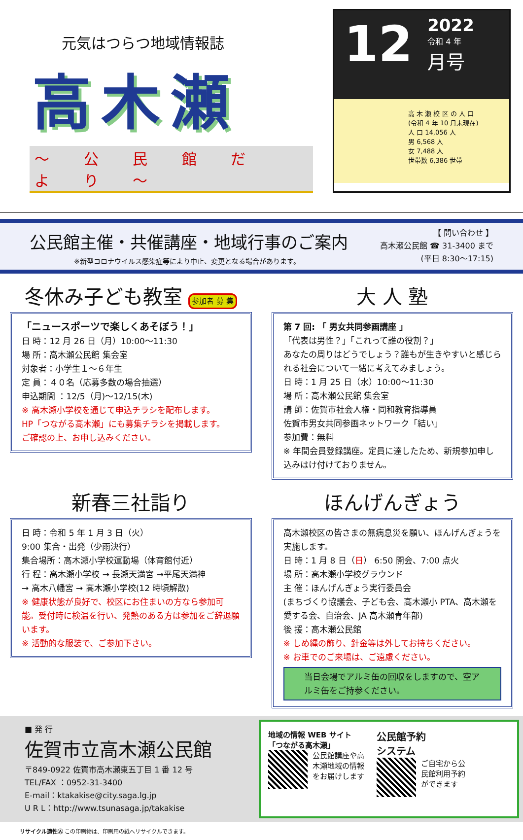元気はつらつ地域情報誌
高木瀬
〜 公 民 館 だ よ り 〜
12
2022
令和 4 年
月号
高 木 瀬 校 区 の 人 口
(令和 4 年 10 月末現在)
人 口 14,056 人
男 6,568 人
女 7,488 人
世帯数 6,386 世帯
公民館主催・共催講座・地域行事のご案内
※新型コロナウイルス感染症等により中止、変更となる場合があります。
【 問い合わせ 】
高木瀬公民館 ☎ 31-3400 まで
(平日 8:30〜17:15)
冬休み子ども教室 参加者 募 集
「ニュースポーツで楽しくあそぼう！」
日 時：12 月 26 日（月）10:00〜11:30
場 所：高木瀬公民館 集会室
対象者：小学生１〜６年生
定 員：４０名（応募多数の場合抽選）
申込期間 ：12/5（月)〜12/15(木)
※ 高木瀬小学校を通じて申込チラシを配布します。
HP「つながる高木瀬」にも募集チラシを掲載します。
ご確認の上、お申し込みください。
大 人 塾
第 7 回: 「 男女共同参画講座 」
「代表は男性？」「これって誰の役割？」
あなたの周りはどうでしょう？誰もが生きやすいと感じられる社会について一緒に考えてみましょう。
日 時：1 月 25 日（水）10:00〜11:30
場 所：高木瀬公民館 集会室
講 師：佐賀市社会人権・同和教育指導員
佐賀市男女共同参画ネットワーク「結い」
参加費：無料
※ 年間会員登録講座。定員に達したため、新規参加申し込みはけ付けておりません。
新春三社詣り
日 時：令和 5 年 1 月 3 日（火）
9:00 集合・出発（少雨決行）
集合場所：高木瀬小学校運動場（体育館付近）
行 程：高木瀬小学校 → 長瀬天満宮 →平尾天満神
→ 高木八幡宮 → 高木瀬小学校(12 時頃解散)
※ 健康状態が良好で、校区にお住まいの方なら参加可能。受付時に検温を行い、発熱のある方は参加をご辞退願います。
※ 活動的な服装で、ご参加下さい。
ほんげんぎょう
高木瀬校区の皆さまの無病息災を願い、ほんげんぎょうを実施します。
日 時：1 月 8 日（日） 6:50 開会、7:00 点火
場 所：高木瀬小学校グラウンド
主 催：ほんげんぎょう実行委員会
(まちづくり協議会、子ども会、高木瀬小 PTA、高木瀬を愛する会、自治会、JA 高木瀬青年部)
後 援：高木瀬公民館
※ しめ縄の飾り、針金等は外してお持ちください。
※ お車でのご来場は、ご遠慮ください。
当日会場でアルミ缶の回収をしますので、空アルミ缶をご持参ください。
■ 発 行
佐賀市立高木瀬公民館
〒849-0922 佐賀市高木瀬東五丁目 1 番 12 号
TEL/FAX ：0952-31-3400
E-mail：ktakakise@city.saga.lg.jp
U R L：http://www.tsunasaga.jp/takakise
地域の情報 WEB サイト
「つながる高木瀬」
公民館講座や高木瀬地域の情報をお届けします
公民館予約
システム
ご自宅から公民館利用予約ができます
リサイクル適性Ⓐ この印刷物は、印刷用の紙へリサイクルできます。